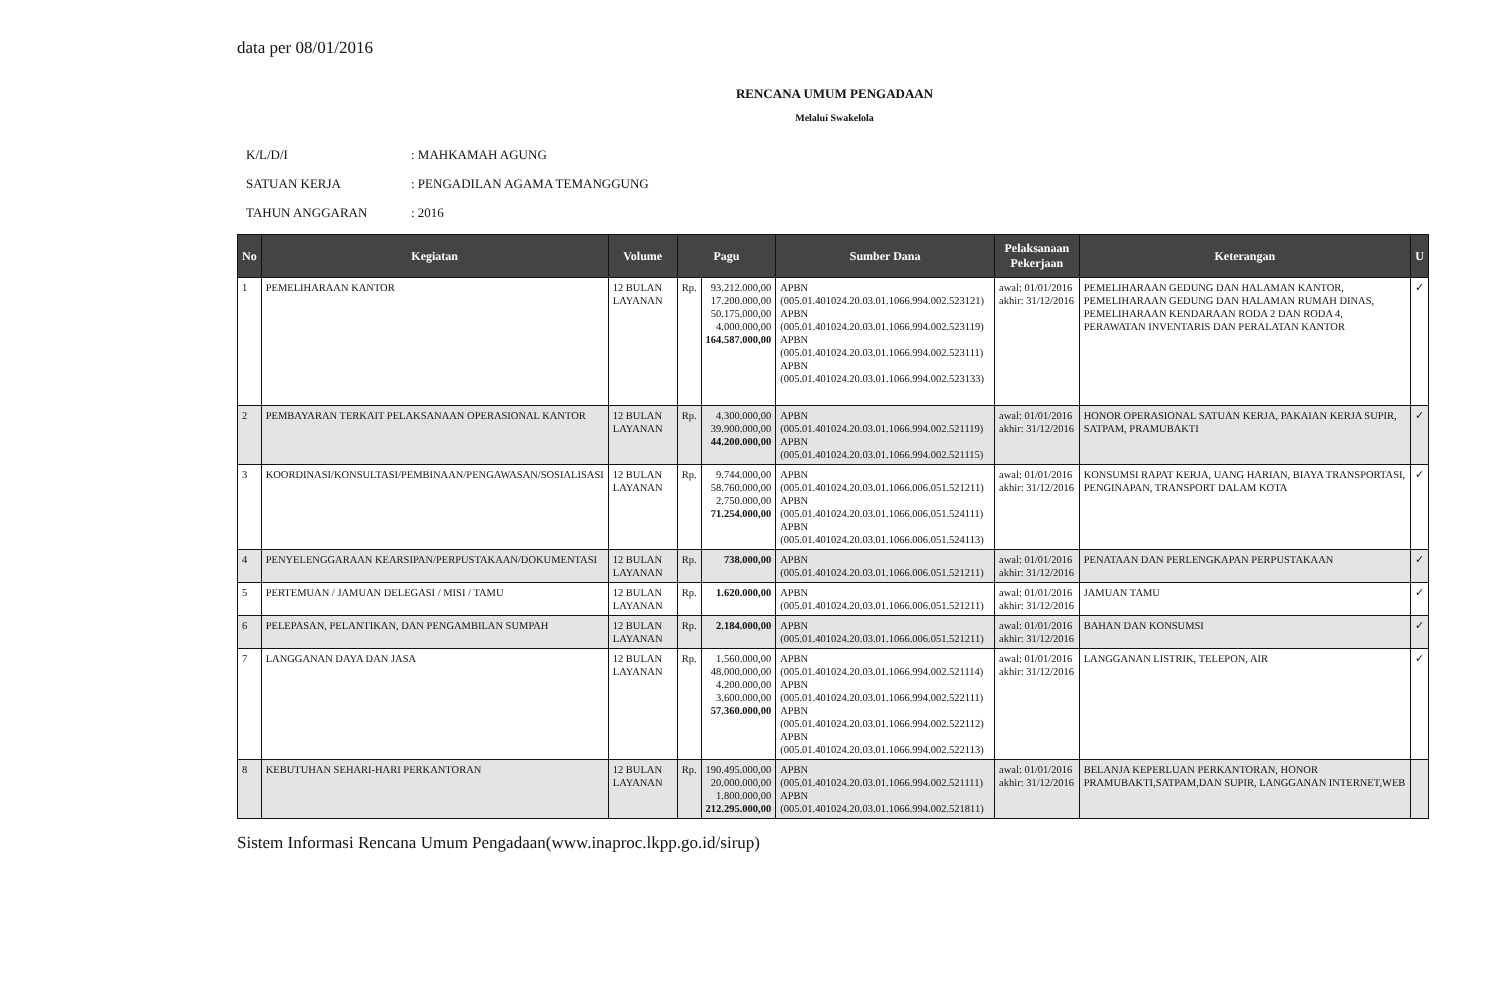data per 08/01/2016
RENCANA UMUM PENGADAAN
Melalui Swakelola
K/L/D/I: MAHKAMAH AGUNG
SATUAN KERJA: PENGADILAN AGAMA TEMANGGUNG
TAHUN ANGGARAN: 2016
| No | Kegiatan | Volume | Pagu | | Sumber Dana | Pelaksanaan Pekerjaan | Keterangan | U |
| --- | --- | --- | --- | --- | --- | --- | --- | --- |
| 1 | PEMELIHARAAN KANTOR | 12 BULAN LAYANAN | Rp. | 93.212.000,00 17.200.000,00 50.175.000,00 4.000.000,00 164.587.000,00 | APBN (005.01.401024.20.03.01.1066.994.002.523121) APBN (005.01.401024.20.03.01.1066.994.002.523119) APBN (005.01.401024.20.03.01.1066.994.002.523111) APBN (005.01.401024.20.03.01.1066.994.002.523133) | awal: 01/01/2016 akhir: 31/12/2016 | PEMELIHARAAN GEDUNG DAN HALAMAN KANTOR, PEMELIHARAAN GEDUNG DAN HALAMAN RUMAH DINAS, PEMELIHARAAN KENDARAAN RODA 2 DAN RODA 4, PERAWATAN INVENTARIS DAN PERALATAN KANTOR | ✓ |
| 2 | PEMBAYARAN TERKAIT PELAKSANAAN OPERASIONAL KANTOR | 12 BULAN LAYANAN | Rp. | 4.300.000,00 39.900.000,00 44.200.000,00 | APBN (005.01.401024.20.03.01.1066.994.002.521119) APBN (005.01.401024.20.03.01.1066.994.002.521115) | awal: 01/01/2016 akhir: 31/12/2016 | HONOR OPERASIONAL SATUAN KERJA, PAKAIAN KERJA SUPIR, SATPAM, PRAMUBAKTI | ✓ |
| 3 | KOORDINASI/KONSULTASI/PEMBINAAN/PENGAWASAN/SOSIALISASI | 12 BULAN LAYANAN | Rp. | 9.744.000,00 58.760.000,00 2.750.000,00 71.254.000,00 | APBN (005.01.401024.20.03.01.1066.006.051.521211) APBN (005.01.401024.20.03.01.1066.006.051.524111) APBN (005.01.401024.20.03.01.1066.006.051.524113) | awal: 01/01/2016 akhir: 31/12/2016 | KONSUMSI RAPAT KERJA, UANG HARIAN, BIAYA TRANSPORTASI, PENGINAPAN, TRANSPORT DALAM KOTA | ✓ |
| 4 | PENYELENGGARAAN KEARSIPAN/PERPUSTAKAAN/DOKUMENTASI | 12 BULAN LAYANAN | Rp. | 738.000,00 | APBN (005.01.401024.20.03.01.1066.006.051.521211) | awal: 01/01/2016 akhir: 31/12/2016 | PENATAAN DAN PERLENGKAPAN PERPUSTAKAAN | ✓ |
| 5 | PERTEMUAN / JAMUAN DELEGASI / MISI / TAMU | 12 BULAN LAYANAN | Rp. | 1.620.000,00 | APBN (005.01.401024.20.03.01.1066.006.051.521211) | awal: 01/01/2016 akhir: 31/12/2016 | JAMUAN TAMU | ✓ |
| 6 | PELEPASAN, PELANTIKAN, DAN PENGAMBILAN SUMPAH | 12 BULAN LAYANAN | Rp. | 2.184.000,00 | APBN (005.01.401024.20.03.01.1066.006.051.521211) | awal: 01/01/2016 akhir: 31/12/2016 | BAHAN DAN KONSUMSI | ✓ |
| 7 | LANGGANAN DAYA DAN JASA | 12 BULAN LAYANAN | Rp. | 1.560.000,00 48.000.000,00 4.200.000,00 3.600.000,00 57.360.000,00 | APBN (005.01.401024.20.03.01.1066.994.002.521114) APBN (005.01.401024.20.03.01.1066.994.002.522111) APBN (005.01.401024.20.03.01.1066.994.002.522112) APBN (005.01.401024.20.03.01.1066.994.002.522113) | awal: 01/01/2016 akhir: 31/12/2016 | LANGGANAN LISTRIK, TELEPON, AIR | ✓ |
| 8 | KEBUTUHAN SEHARI-HARI PERKANTORAN | 12 BULAN LAYANAN | Rp. | 190.495.000,00 20.000.000,00 1.800.000,00 212.295.000,00 | APBN (005.01.401024.20.03.01.1066.994.002.521111) APBN (005.01.401024.20.03.01.1066.994.002.521811) | awal: 01/01/2016 akhir: 31/12/2016 | BELANJA KEPERLUAN PERKANTORAN, HONOR PRAMUBAKTI,SATPAM,DAN SUPIR, LANGGANAN INTERNET,WEB | |
Sistem Informasi Rencana Umum Pengadaan(www.inaproc.lkpp.go.id/sirup)